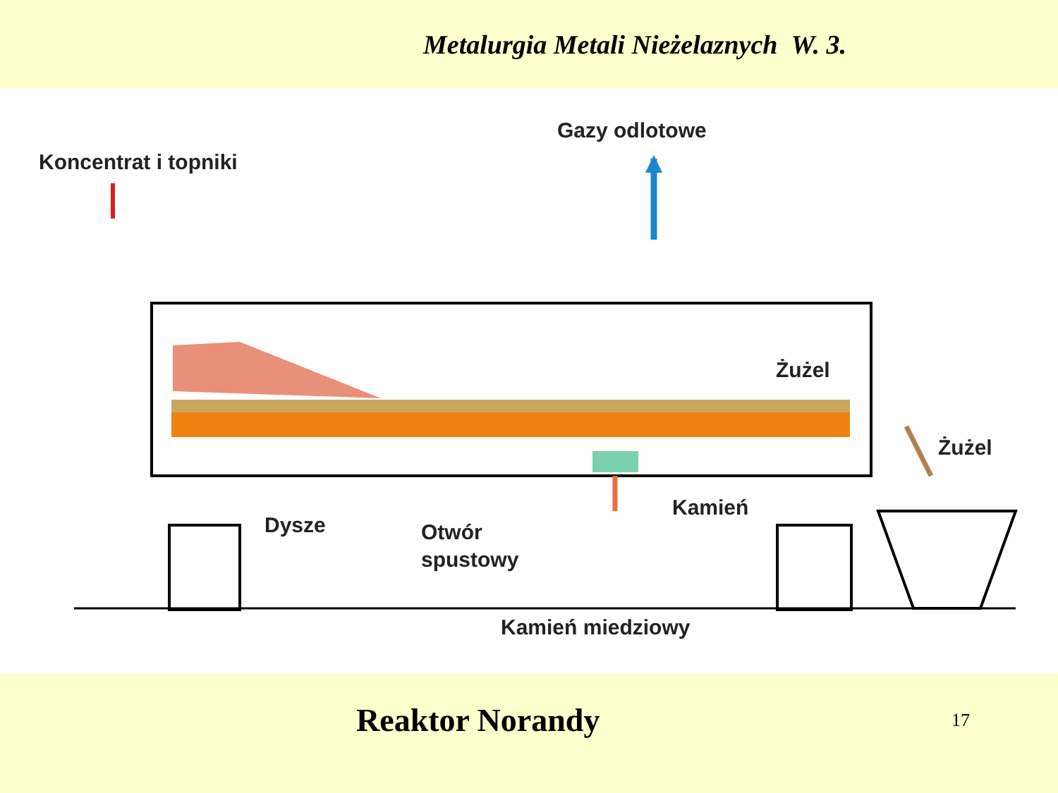Metalurgia Metali Nieżelaznych W. 3.
Gazy odlotowe
Koncentrat i topniki
Żużel
Żużel
Dysze
Otwór
spustowy
Kamień
Kamień miedziowy
Reaktor Norandy 17